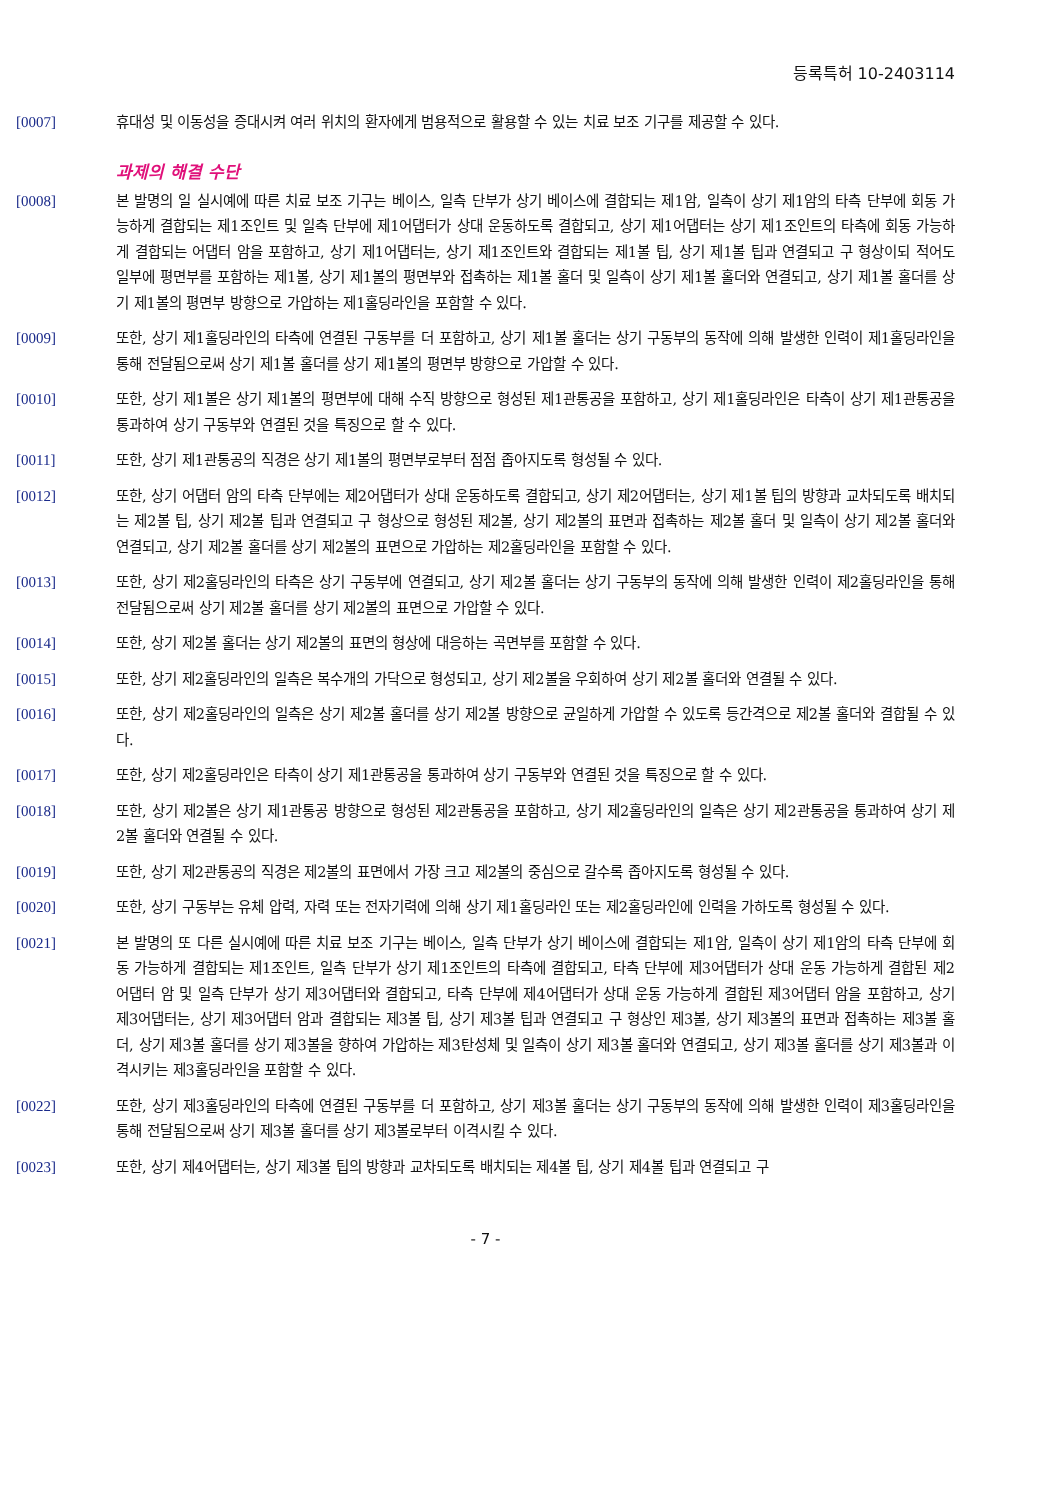등록특허 10-2403114
[0007] 휴대성 및 이동성을 증대시켜 여러 위치의 환자에게 범용적으로 활용할 수 있는 치료 보조 기구를 제공할 수 있다.
과제의 해결 수단
[0008] 본 발명의 일 실시예에 따른 치료 보조 기구는 베이스, 일측 단부가 상기 베이스에 결합되는 제1암, 일측이 상기 제1암의 타측 단부에 회동 가능하게 결합되는 제1조인트 및 일측 단부에 제1어댑터가 상대 운동하도록 결합되고, 상기 제1어댑터는 상기 제1조인트의 타측에 회동 가능하게 결합되는 어댑터 암을 포함하고, 상기 제1어댑터는, 상기 제1조인트와 결합되는 제1볼 팁, 상기 제1볼 팁과 연결되고 구 형상이되 적어도 일부에 평면부를 포함하는 제1볼, 상기 제1볼의 평면부와 접촉하는 제1볼 홀더 및 일측이 상기 제1볼 홀더와 연결되고, 상기 제1볼 홀더를 상기 제1볼의 평면부 방향으로 가압하는 제1홀딩라인을 포함할 수 있다.
[0009] 또한, 상기 제1홀딩라인의 타측에 연결된 구동부를 더 포함하고, 상기 제1볼 홀더는 상기 구동부의 동작에 의해 발생한 인력이 제1홀딩라인을 통해 전달됨으로써 상기 제1볼 홀더를 상기 제1볼의 평면부 방향으로 가압할 수 있다.
[0010] 또한, 상기 제1볼은 상기 제1볼의 평면부에 대해 수직 방향으로 형성된 제1관통공을 포함하고, 상기 제1홀딩라인은 타측이 상기 제1관통공을 통과하여 상기 구동부와 연결된 것을 특징으로 할 수 있다.
[0011] 또한, 상기 제1관통공의 직경은 상기 제1볼의 평면부로부터 점점 좁아지도록 형성될 수 있다.
[0012] 또한, 상기 어댑터 암의 타측 단부에는 제2어댑터가 상대 운동하도록 결합되고, 상기 제2어댑터는, 상기 제1볼 팁의 방향과 교차되도록 배치되는 제2볼 팁, 상기 제2볼 팁과 연결되고 구 형상으로 형성된 제2볼, 상기 제2볼의 표면과 접촉하는 제2볼 홀더 및 일측이 상기 제2볼 홀더와 연결되고, 상기 제2볼 홀더를 상기 제2볼의 표면으로 가압하는 제2홀딩라인을 포함할 수 있다.
[0013] 또한, 상기 제2홀딩라인의 타측은 상기 구동부에 연결되고, 상기 제2볼 홀더는 상기 구동부의 동작에 의해 발생한 인력이 제2홀딩라인을 통해 전달됨으로써 상기 제2볼 홀더를 상기 제2볼의 표면으로 가압할 수 있다.
[0014] 또한, 상기 제2볼 홀더는 상기 제2볼의 표면의 형상에 대응하는 곡면부를 포함할 수 있다.
[0015] 또한, 상기 제2홀딩라인의 일측은 복수개의 가닥으로 형성되고, 상기 제2볼을 우회하여 상기 제2볼 홀더와 연결될 수 있다.
[0016] 또한, 상기 제2홀딩라인의 일측은 상기 제2볼 홀더를 상기 제2볼 방향으로 균일하게 가압할 수 있도록 등간격으로 제2볼 홀더와 결합될 수 있다.
[0017] 또한, 상기 제2홀딩라인은 타측이 상기 제1관통공을 통과하여 상기 구동부와 연결된 것을 특징으로 할 수 있다.
[0018] 또한, 상기 제2볼은 상기 제1관통공 방향으로 형성된 제2관통공을 포함하고, 상기 제2홀딩라인의 일측은 상기 제2관통공을 통과하여 상기 제2볼 홀더와 연결될 수 있다.
[0019] 또한, 상기 제2관통공의 직경은 제2볼의 표면에서 가장 크고 제2볼의 중심으로 갈수록 좁아지도록 형성될 수 있다.
[0020] 또한, 상기 구동부는 유체 압력, 자력 또는 전자기력에 의해 상기 제1홀딩라인 또는 제2홀딩라인에 인력을 가하도록 형성될 수 있다.
[0021] 본 발명의 또 다른 실시예에 따른 치료 보조 기구는 베이스, 일측 단부가 상기 베이스에 결합되는 제1암, 일측이 상기 제1암의 타측 단부에 회동 가능하게 결합되는 제1조인트, 일측 단부가 상기 제1조인트의 타측에 결합되고, 타측 단부에 제3어댑터가 상대 운동 가능하게 결합된 제2어댑터 암 및 일측 단부가 상기 제3어댑터와 결합되고, 타측 단부에 제4어댑터가 상대 운동 가능하게 결합된 제3어댑터 암을 포함하고, 상기 제3어댑터는, 상기 제3어댑터 암과 결합되는 제3볼 팁, 상기 제3볼 팁과 연결되고 구 형상인 제3볼, 상기 제3볼의 표면과 접촉하는 제3볼 홀더, 상기 제3볼 홀더를 상기 제3볼을 향하여 가압하는 제3탄성체 및 일측이 상기 제3볼 홀더와 연결되고, 상기 제3볼 홀더를 상기 제3볼과 이격시키는 제3홀딩라인을 포함할 수 있다.
[0022] 또한, 상기 제3홀딩라인의 타측에 연결된 구동부를 더 포함하고, 상기 제3볼 홀더는 상기 구동부의 동작에 의해 발생한 인력이 제3홀딩라인을 통해 전달됨으로써 상기 제3볼 홀더를 상기 제3볼로부터 이격시킬 수 있다.
[0023] 또한, 상기 제4어댑터는, 상기 제3볼 팁의 방향과 교차되도록 배치되는 제4볼 팁, 상기 제4볼 팁과 연결되고 구
- 7 -